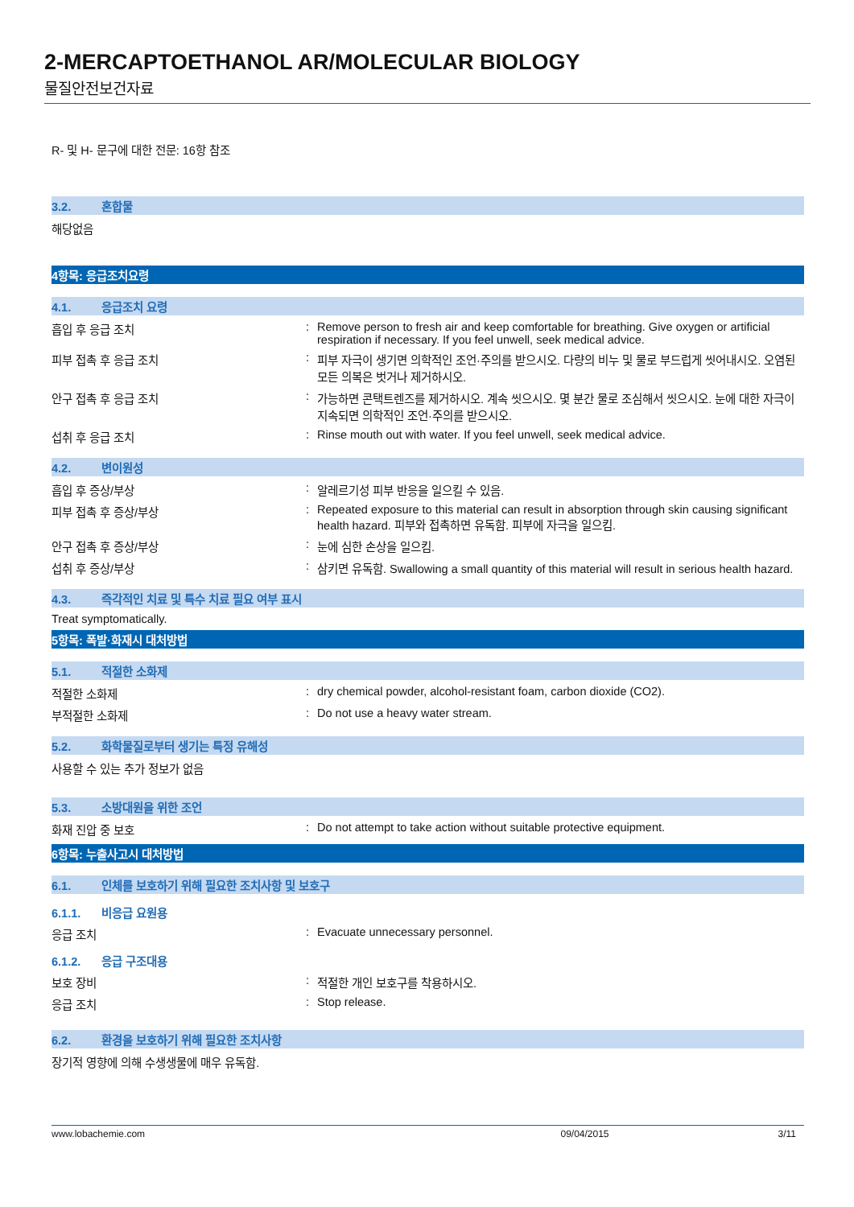2-MERCAPTOETHANOL AR/MOLECULAR BIOLOGY
물질안전보건자료
R- 및 H- 문구에 대한 전문: 16항 참조
3.2. 혼합물
해당없음
4항목: 응급조치요령
4.1. 응급조치 요령
흡입 후 응급 조치 : Remove person to fresh air and keep comfortable for breathing. Give oxygen or artificial respiration if necessary. If you feel unwell, seek medical advice.
피부 접촉 후 응급 조치 : 피부 자극이 생기면 의학적인 조언·주의를 받으시오. 다량의 비누 및 물로 부드럽게 씻어내시오. 오염된 모든 의복은 벗거나 제거하시오.
안구 접촉 후 응급 조치 : 가능하면 콘택트렌즈를 제거하시오. 계속 씻으시오. 몇 분간 물로 조심해서 씻으시오. 눈에 대한 자극이 지속되면 의학적인 조언·주의를 받으시오.
섭취 후 응급 조치 : Rinse mouth out with water. If you feel unwell, seek medical advice.
4.2. 변이원성
흡입 후 증상/부상 : 알레르기성 피부 반응을 일으킬 수 있음.
피부 접촉 후 증상/부상 : Repeated exposure to this material can result in absorption through skin causing significant health hazard. 피부와 접촉하면 유독함. 피부에 자극을 일으킴.
안구 접촉 후 증상/부상 : 눈에 심한 손상을 일으킴.
섭취 후 증상/부상 : 삼키면 유독함. Swallowing a small quantity of this material will result in serious health hazard.
4.3. 즉각적인 치료 및 특수 치료 필요 여부 표시
Treat symptomatically.
5항목: 폭발·화재시 대처방법
5.1. 적절한 소화제
적절한 소화제 : dry chemical powder, alcohol-resistant foam, carbon dioxide (CO2).
부적절한 소화제 : Do not use a heavy water stream.
5.2. 화학물질로부터 생기는 특정 유해성
사용할 수 있는 추가 정보가 없음
5.3. 소방대원을 위한 조언
화재 진압 중 보호 : Do not attempt to take action without suitable protective equipment.
6항목: 누출사고시 대처방법
6.1. 인체를 보호하기 위해 필요한 조치사항 및 보호구
6.1.1. 비응급 요원용
응급 조치 : Evacuate unnecessary personnel.
6.1.2. 응급 구조대용
보호 장비 : 적절한 개인 보호구를 착용하시오.
응급 조치 : Stop release.
6.2. 환경을 보호하기 위해 필요한 조치사항
장기적 영향에 의해 수생생물에 매우 유독함.
www.lobachemie.com 09/04/2015 3/11